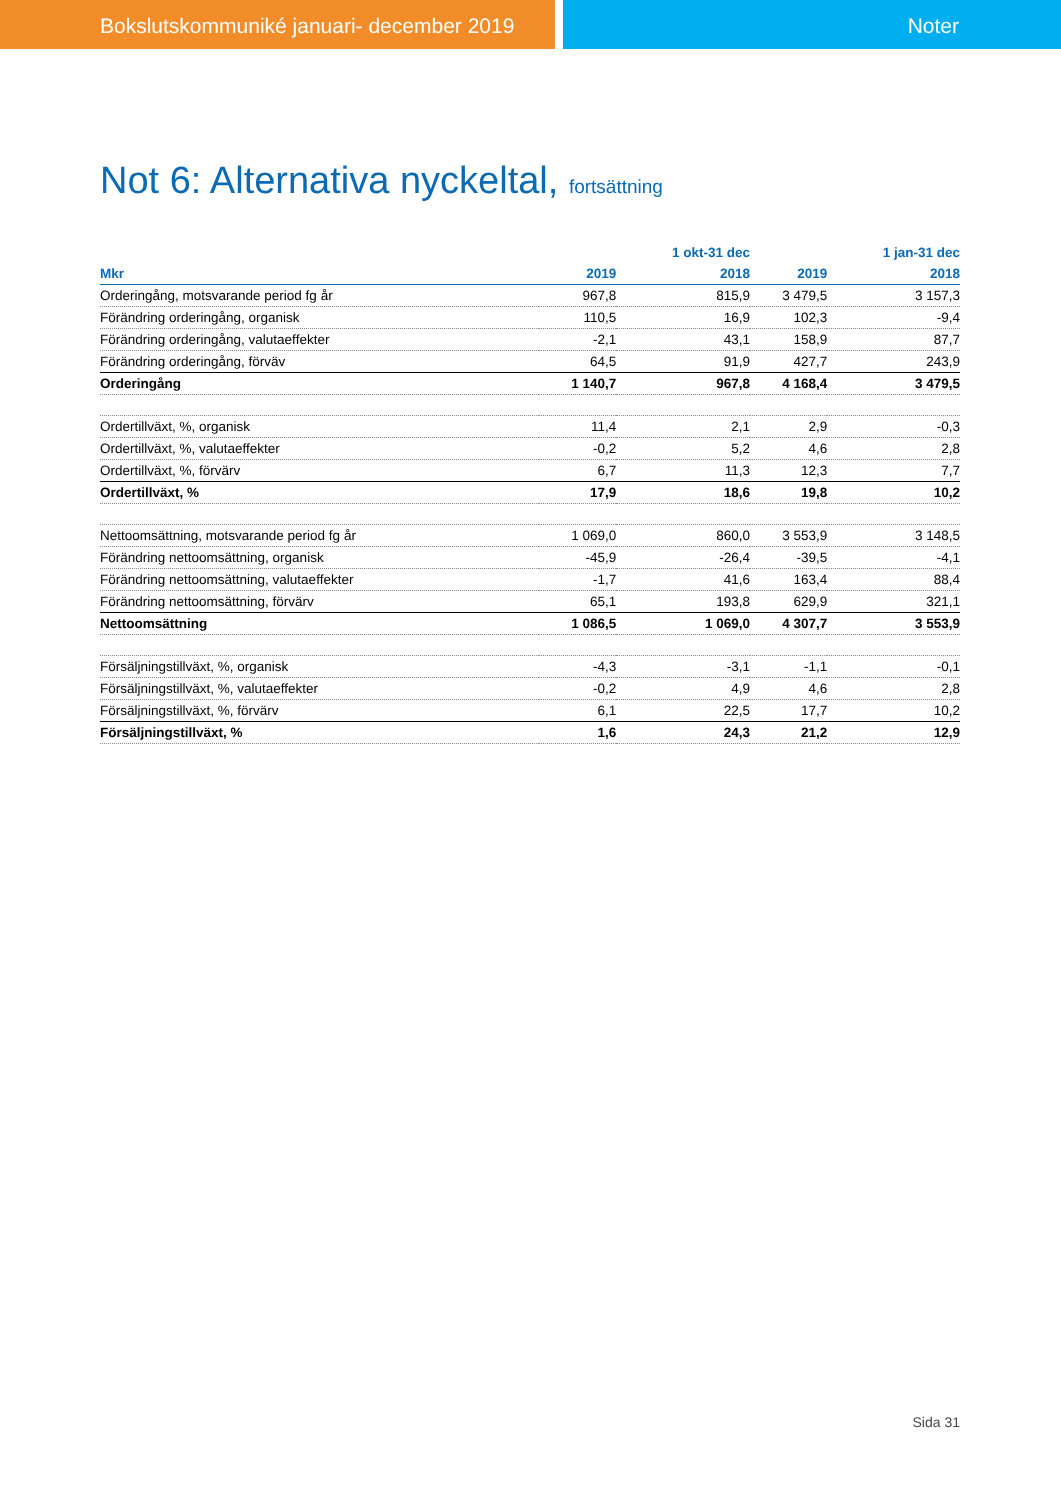Bokslutskommuniké januari- december 2019 Noter
Not 6: Alternativa nyckeltal, fortsättning
| | | 1 okt-31 dec | | 1 jan-31 dec |
| --- | --- | --- | --- | --- |
| Mkr | 2019 | 2018 | 2019 | 2018 |
| Orderingång, motsvarande period fg år | 967,8 | 815,9 | 3 479,5 | 3 157,3 |
| Förändring orderingång, organisk | 110,5 | 16,9 | 102,3 | -9,4 |
| Förändring orderingång, valutaeffekter | -2,1 | 43,1 | 158,9 | 87,7 |
| Förändring orderingång, förväv | 64,5 | 91,9 | 427,7 | 243,9 |
| Orderingång | 1 140,7 | 967,8 | 4 168,4 | 3 479,5 |
| Ordertillväxt, %, organisk | 11,4 | 2,1 | 2,9 | -0,3 |
| Ordertillväxt, %, valutaeffekter | -0,2 | 5,2 | 4,6 | 2,8 |
| Ordertillväxt, %, förvärv | 6,7 | 11,3 | 12,3 | 7,7 |
| Ordertillväxt, % | 17,9 | 18,6 | 19,8 | 10,2 |
| Nettoomsättning, motsvarande period fg år | 1 069,0 | 860,0 | 3 553,9 | 3 148,5 |
| Förändring nettoomsättning, organisk | -45,9 | -26,4 | -39,5 | -4,1 |
| Förändring nettoomsättning, valutaeffekter | -1,7 | 41,6 | 163,4 | 88,4 |
| Förändring nettoomsättning, förvärv | 65,1 | 193,8 | 629,9 | 321,1 |
| Nettoomsättning | 1 086,5 | 1 069,0 | 4 307,7 | 3 553,9 |
| Försäljningstillväxt, %, organisk | -4,3 | -3,1 | -1,1 | -0,1 |
| Försäljningstillväxt, %, valutaeffekter | -0,2 | 4,9 | 4,6 | 2,8 |
| Försäljningstillväxt, %, förvärv | 6,1 | 22,5 | 17,7 | 10,2 |
| Försäljningstillväxt, % | 1,6 | 24,3 | 21,2 | 12,9 |
Sida 31